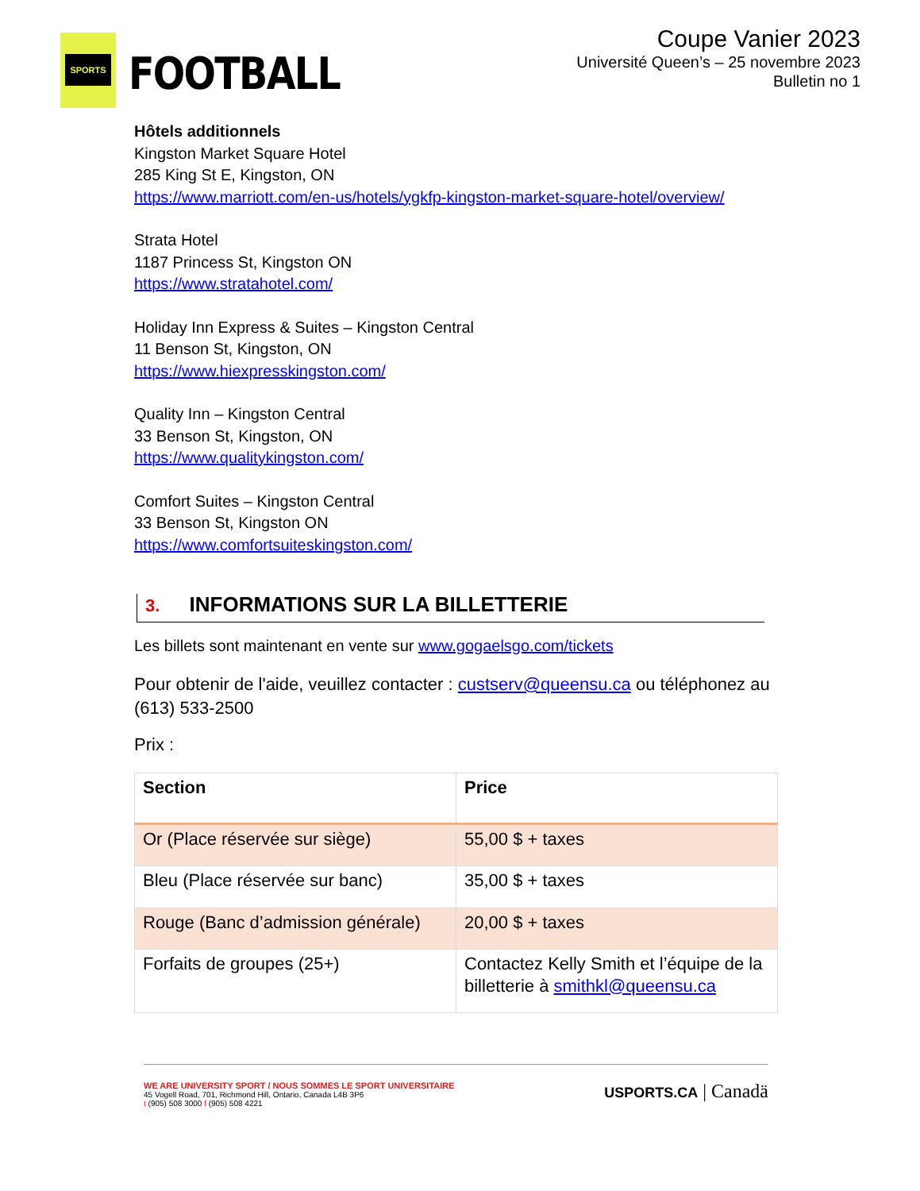SPORTS
FOOTBALL
Coupe Vanier 2023
Université Queen’s – 25 novembre 2023
Bulletin no 1
Hôtels additionnels
Kingston Market Square Hotel
285 King St E, Kingston, ON
https://www.marriott.com/en-us/hotels/ygkfp-kingston-market-square-hotel/overview/
Strata Hotel
1187 Princess St, Kingston ON
https://www.stratahotel.com/
Holiday Inn Express & Suites – Kingston Central
11 Benson St, Kingston, ON
https://www.hiexpresskingston.com/
Quality Inn – Kingston Central
33 Benson St, Kingston, ON
https://www.qualitykingston.com/
Comfort Suites – Kingston Central
33 Benson St, Kingston ON
https://www.comfortsuiteskingston.com/
3. INFORMATIONS SUR LA BILLETTERIE
Les billets sont maintenant en vente sur www.gogaelsgo.com/tickets
Pour obtenir de l'aide, veuillez contacter : custserv@queensu.ca ou téléphonez au (613) 533-2500
Prix :
| Section | Price |
| --- | --- |
| Or (Place réservée sur siège) | 55,00 $ + taxes |
| Bleu (Place réservée sur banc) | 35,00 $ + taxes |
| Rouge (Banc d’admission générale) | 20,00 $ + taxes |
| Forfaits de groupes (25+) | Contactez Kelly Smith et l’équipe de la billetterie à smithkl@queensu.ca |
WE ARE UNIVERSITY SPORT / NOUS SOMMES LE SPORT UNIVERSITAIRE
45 Vogell Road, 701, Richmond Hill, Ontario, Canada L4B 3P6
t (905) 508 3000 f (905) 508 4221
USPORTS.CA | Canadä